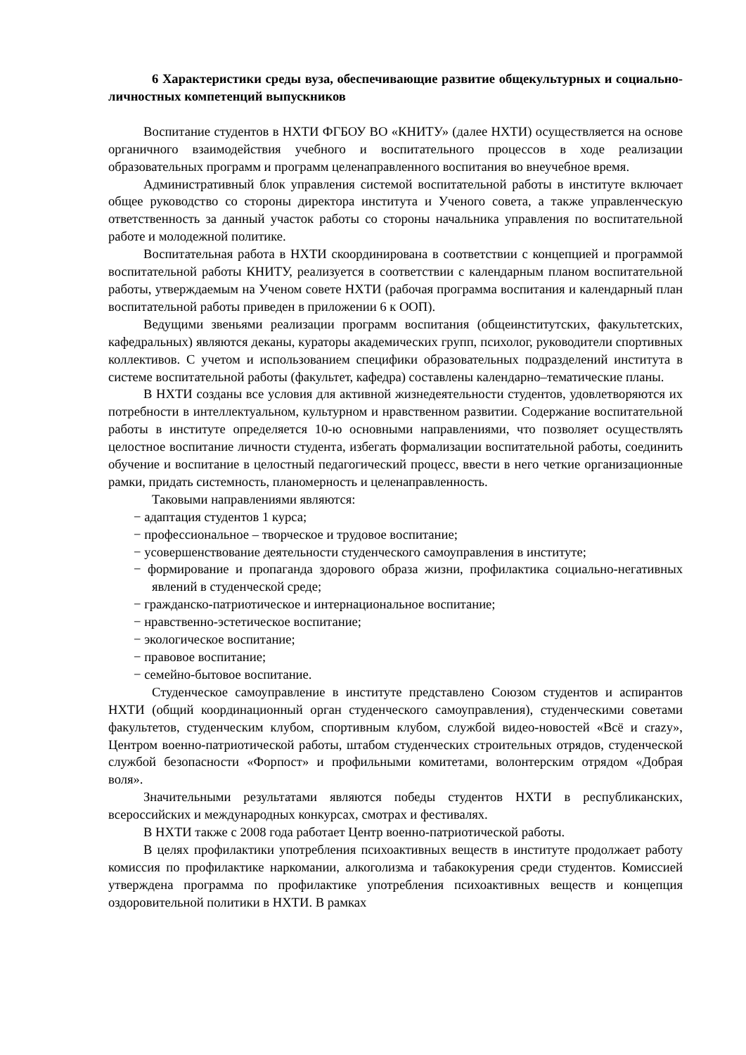6 Характеристики среды вуза, обеспечивающие развитие общекультурных и социально-личностных компетенций выпускников
Воспитание студентов в НХТИ ФГБОУ ВО «КНИТУ» (далее НХТИ) осуществляется на основе органичного взаимодействия учебного и воспитательного процессов в ходе реализации образовательных программ и программ целенаправленного воспитания во внеучебное время.
Административный блок управления системой воспитательной работы в институте включает общее руководство со стороны директора института и Ученого совета, а также управленческую ответственность за данный участок работы со стороны начальника управления по воспитательной работе и молодежной политике.
Воспитательная работа в НХТИ скоординирована в соответствии с концепцией и программой воспитательной работы КНИТУ, реализуется в соответствии с календарным планом воспитательной работы, утверждаемым на Ученом совете НХТИ (рабочая программа воспитания и календарный план воспитательной работы приведен в приложении 6 к ООП).
Ведущими звеньями реализации программ воспитания (общеинститутских, факультетских, кафедральных) являются деканы, кураторы академических групп, психолог, руководители спортивных коллективов. С учетом и использованием специфики образовательных подразделений института в системе воспитательной работы (факультет, кафедра) составлены календарно–тематические планы.
В НХТИ созданы все условия для активной жизнедеятельности студентов, удовлетворяются их потребности в интеллектуальном, культурном и нравственном развитии. Содержание воспитательной работы в институте определяется 10-ю основными направлениями, что позволяет осуществлять целостное воспитание личности студента, избегать формализации воспитательной работы, соединить обучение и воспитание в целостный педагогический процесс, ввести в него четкие организационные рамки, придать системность, планомерность и целенаправленность.
Таковыми направлениями являются:
− адаптация студентов 1 курса;
− профессиональное – творческое и трудовое воспитание;
− усовершенствование деятельности студенческого самоуправления в институте;
− формирование и пропаганда здорового образа жизни, профилактика социально-негативных явлений в студенческой среде;
− гражданско-патриотическое и интернациональное воспитание;
− нравственно-эстетическое воспитание;
− экологическое воспитание;
− правовое воспитание;
− семейно-бытовое воспитание.
Студенческое самоуправление в институте представлено Союзом студентов и аспирантов НХТИ (общий координационный орган студенческого самоуправления), студенческими советами факультетов, студенческим клубом, спортивным клубом, службой видео-новостей «Всё и crazy», Центром военно-патриотической работы, штабом студенческих строительных отрядов, студенческой службой безопасности «Форпост» и профильными комитетами, волонтерским отрядом «Добрая воля».
Значительными результатами являются победы студентов НХТИ в республиканских, всероссийских и международных конкурсах, смотрах и фестивалях.
В НХТИ также с 2008 года работает Центр военно-патриотической работы.
В целях профилактики употребления психоактивных веществ в институте продолжает работу комиссия по профилактике наркомании, алкоголизма и табакокурения среди студентов. Комиссией утверждена программа по профилактике употребления психоактивных веществ и концепция оздоровительной политики в НХТИ. В рамках